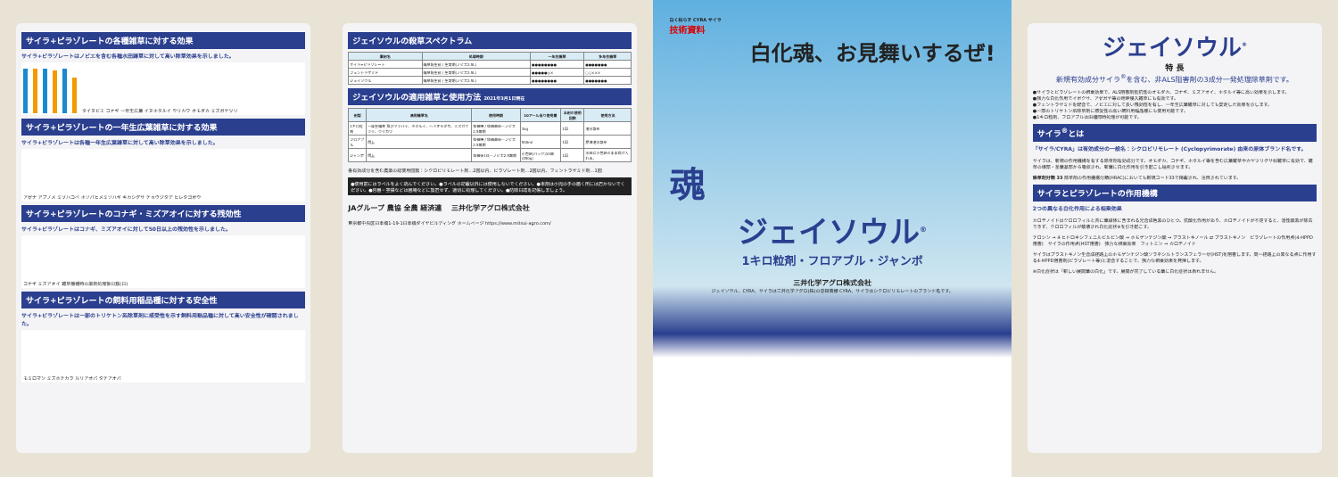サイラ+ピラゾレートの各種雑草に対する効果
サイラ+ピラゾレートはノビエを含む各種水田雑草に対して高い除草効果を示しました。
タイヌビエ コナギ 一年生広葉 イヌホタルイ ウリカワ オモダカ ミズガヤツリ
サイラ+ピラゾレートの一年生広葉雑草に対する効果
サイラ+ピラゾレートは各種一年生広葉雑草に対して高い除草効果を示しました。
アゼナ アブノメ ミゾハコベ ホソバヒメミソハギ キカシグサ チョウジタデ ヒレタゴボウ
サイラ+ピラゾレートのコナギ・ミズアオイに対する残効性
サイラ+ピラゾレートはコナギ、ミズアオイに対して50日以上の残効性を示しました。
コナギ ミズアオイ 雑草播種時の薬剤処理後日数(日)
サイラ+ピラゾレートの飼料用稲品種に対する安全性
サイラ+ピラゾレートは一部のトリケトン系除草剤に感受性を示す飼料用稲品種に対して高い安全性が確認されました。
モミロマン ミズホチカラ ルリアオバ タチアオバ
ジェイソウルの殺草スペクトラム
| 薬剤名 | 処理時期 | 一年生雑草 | 多年生雑草 |
| --- | --- | --- | --- |
| サイラ+ピラゾレート | 雑草発生前 / 生育期(ノビエ2.5L) | ●●●●●●●● | ●●●●●●● |
| フェントラザミド | 雑草発生前 / 生育期(ノビエ2.5L) | ●●●●●◎× | ○○××× |
| ジェイソウル | 雑草発生前 / 生育期(ノビエ2.5L) | ●●●●●●●● | ●●●●●●● |
ジェイソウルの適用雑草と使用方法 2021年3月1日現在
| 剤型 | 適用雑草名 | 使用時期 | 10アール当り使用量 | 本剤の使用回数 | 使用方法 |
| --- | --- | --- | --- | --- | --- |
| 1キロ粒剤 | 一年生雑草 及びマツバイ、ホタルイ、ヘラオモダカ、ミズガヤツリ、ウリカワ | 移植時 / 移植直後～ノビエ2.5葉期 | 1kg | 1回 | 湛水散布 |
| フロアブル | 同上 | 移植時 / 移植直後～ノビエ2.5葉期 | 500ml | 1回 | 原液湛水散布 |
| ジャンボ | 同上 | 移植後1日～ノビエ2.5葉期 | 小包装(パック)10個(450g) | 1回 | 水田に小包装のまま投げ入れる。 |
各有効成分を含む農薬の総使用回数：シクロピリモレート剤…2回以内、ピラゾレート剤…2回以内、フェントラザミド剤…1回
●使用前にはラベルをよく読んでください。●ラベルの記載以外には使用しないでください。●本剤は小児の手の届く所には置かないでください。●容器・空袋などは圃場などに放置せず、適切に処理してください。●防除日誌を記帳しましょう。
JAグループ 農協 全農 経済連 　三井化学アグロ株式会社
東京都中央区日本橋1-19-1日本橋ダイヤビルディング ホームページ https://www.mitsui-agro.com/
白く枯らす CYRA サイラ
技術資料
白化魂、お見舞いするぜ!
魂
ジェイソウル<sup>®</sup>
1キロ粒剤・フロアブル・ジャンボ
三井化学アグロ株式会社
ジェイソウル、CYRA、サイラは三井化学アグロ(株)の登録商標 CYRA、サイラはシクロピリモレートのブランド名です。
ジェイソウル<sup>®</sup>
特 長
新規有効成分サイラ<sup>®</sup>を含む、非ALS阻害剤の3成分一発処理除草剤です。
●サイラとピラゾレートの相乗効果で、ALS阻害剤抵抗性のオモダカ、コナギ、ミズアオイ、ホタルイ等に高い効果を示します。
●強力な白化作用でイボクサ、アゼガヤ等の畦畔侵入雑草にも有効です。
●フェントラザミドを配合で、ノビエに対して長い残効性を有し、一年生広葉雑草に対しても安定した効果を示します。
●一部のトリケトン系除草剤に感受性の高い飼料用稲品種にも使用可能です。
●1キロ粒剤、フロアブルは田植同時処理が可能です。
サイラ<sup>®</sup>とは
「サイラ/CYRA」は有効成分の一般名：シクロピリモレート (Cyclopyrimorate) 由来の原体ブランド名です。
サイラは、新規の作用機構を有する除草剤有効成分です。オモダカ、コナギ、ホタルイ等を含む広葉雑草やカヤツリグサ科雑草に有効で、雑草の根部・茎葉基部から吸収され、新葉に白化作用を引き起こし枯死させます。
除草剤分類 33 除草剤の作用機構分類(HRAC)においても新規コード33で掲載され、注目されています。
サイラとピラゾレートの作用機構
2つの異なる白化作用による相乗効果
カロテノイドはクロロフィルと共に葉緑体に含まれる光合成色素のひとつ。抗酸化作用があり、カロテノイドが不足すると、活性酸素が除去できず、クロロフィルが破壊され白化症状※を引き起こす。
チロシン → 4-ヒドロキシフェニルピルビン酸 → ホモゲンチジン酸 → プラストキノール ⇄ プラストキノン　ピラゾレートの作用点(4-HPPD阻害)　サイラの作用点(HST阻害)　強力な相乗効果　フィトエン → カロテノイド
サイラはプラストキノン生合成経路上のホモゲンチジン酸ソラネシルトランスフェラーゼ(HST)を阻害します。同一経路上の異なる点に作用する4-HPPD阻害剤(ピラゾレート等)と混合することで、強力な相乗効果を発揮します。
※白化症状は「新しい展開葉の白化」です。展開が完了している葉に白化症状は表れません。